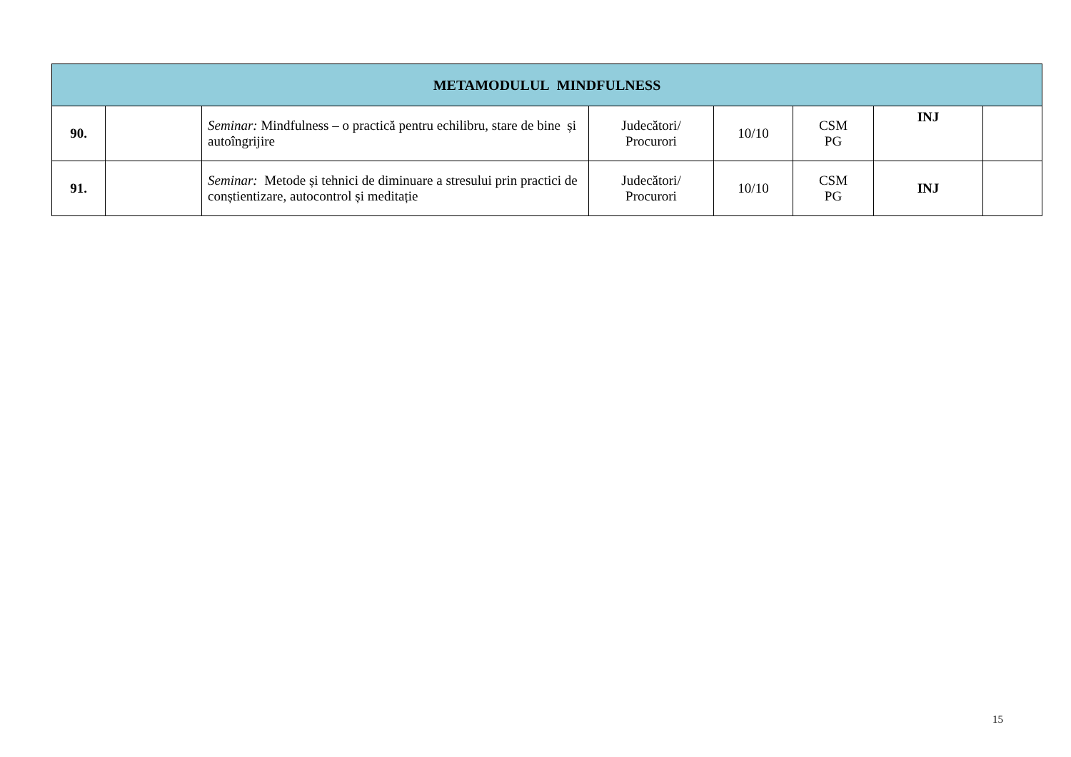| METAMODULUL MINDFULNESS | | | | | | | |
| --- | --- | --- | --- | --- | --- | --- | --- |
| 90. | | Seminar: Mindfulness – o practică pentru echilibru, stare de bine și autoîngrijire | Judecători/ Procurori | 10/10 | CSM PG | INJ | |
| 91. | | Seminar: Metode și tehnici de diminuare a stresului prin practici de conștientizare, autocontrol și meditație | Judecători/ Procurori | 10/10 | CSM PG | INJ | |
15